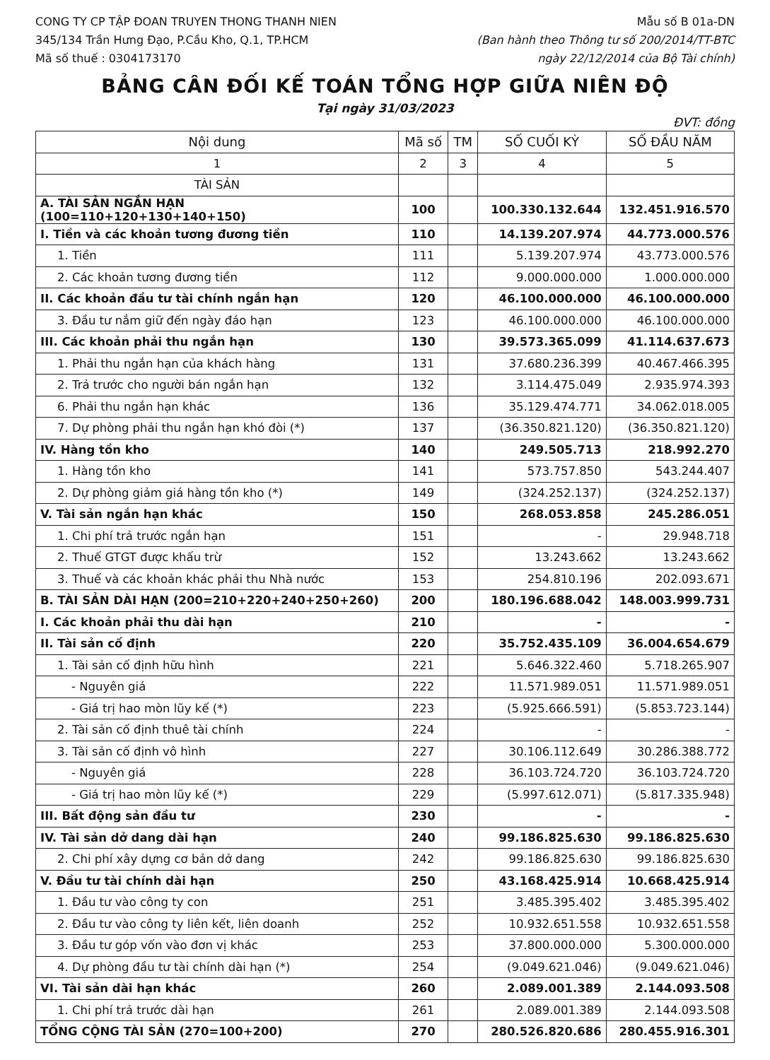CONG TY CP TẬP ĐOAN TRUYEN THONG THANH NIEN
345/134 Trần Hưng Đạo, P.Cầu Kho, Q.1, TP.HCM
Mã số thuế : 0304173170
Mẫu số B 01a-DN
(Ban hành theo Thông tư số 200/2014/TT-BTC
ngày 22/12/2014 của Bộ Tài chính)
BẢNG CÂN ĐỐI KẾ TOÁN TỔNG HỢP GIỮA NIÊN ĐỘ
Tại ngày 31/03/2023
ĐVT: đồng
| Nội dung | Mã số | TM | SỐ CUỐI KỲ | SỐ ĐẦU NĂM |
| --- | --- | --- | --- | --- |
| 1 | 2 | 3 | 4 | 5 |
| TÀI SẢN | | | | |
| A. TÀI SẢN NGẮN HẠN (100=110+120+130+140+150) | 100 | | 100.330.132.644 | 132.451.916.570 |
| I. Tiền và các khoản tương đương tiền | 110 | | 14.139.207.974 | 44.773.000.576 |
| 1. Tiền | 111 | | 5.139.207.974 | 43.773.000.576 |
| 2. Các khoản tương đương tiền | 112 | | 9.000.000.000 | 1.000.000.000 |
| II. Các khoản đầu tư tài chính ngắn hạn | 120 | | 46.100.000.000 | 46.100.000.000 |
| 3. Đầu tư nắm giữ đến ngày đáo hạn | 123 | | 46.100.000.000 | 46.100.000.000 |
| III. Các khoản phải thu ngắn hạn | 130 | | 39.573.365.099 | 41.114.637.673 |
| 1. Phải thu ngắn hạn của khách hàng | 131 | | 37.680.236.399 | 40.467.466.395 |
| 2. Trả trước cho người bán ngắn hạn | 132 | | 3.114.475.049 | 2.935.974.393 |
| 6. Phải thu ngắn hạn khác | 136 | | 35.129.474.771 | 34.062.018.005 |
| 7. Dự phòng phải thu ngắn hạn khó đòi (*) | 137 | | (36.350.821.120) | (36.350.821.120) |
| IV. Hàng tồn kho | 140 | | 249.505.713 | 218.992.270 |
| 1. Hàng tồn kho | 141 | | 573.757.850 | 543.244.407 |
| 2. Dự phòng giảm giá hàng tồn kho (*) | 149 | | (324.252.137) | (324.252.137) |
| V. Tài sản ngắn hạn khác | 150 | | 268.053.858 | 245.286.051 |
| 1. Chi phí trả trước ngắn hạn | 151 | | - | 29.948.718 |
| 2. Thuế GTGT được khấu trừ | 152 | | 13.243.662 | 13.243.662 |
| 3. Thuế và các khoản khác phải thu Nhà nước | 153 | | 254.810.196 | 202.093.671 |
| B. TÀI SẢN DÀI HẠN (200=210+220+240+250+260) | 200 | | 180.196.688.042 | 148.003.999.731 |
| I. Các khoản phải thu dài hạn | 210 | | - | - |
| II. Tài sản cố định | 220 | | 35.752.435.109 | 36.004.654.679 |
| 1. Tài sản cố định hữu hình | 221 | | 5.646.322.460 | 5.718.265.907 |
| - Nguyên giá | 222 | | 11.571.989.051 | 11.571.989.051 |
| - Giá trị hao mòn lũy kế (*) | 223 | | (5.925.666.591) | (5.853.723.144) |
| 2. Tài sản cố định thuê tài chính | 224 | | - | - |
| 3. Tài sản cố định vô hình | 227 | | 30.106.112.649 | 30.286.388.772 |
| - Nguyên giá | 228 | | 36.103.724.720 | 36.103.724.720 |
| - Giá trị hao mòn lũy kế (*) | 229 | | (5.997.612.071) | (5.817.335.948) |
| III. Bất động sản đầu tư | 230 | | - | - |
| IV. Tài sản dở dang dài hạn | 240 | | 99.186.825.630 | 99.186.825.630 |
| 2. Chi phí xây dựng cơ bản dở dang | 242 | | 99.186.825.630 | 99.186.825.630 |
| V. Đầu tư tài chính dài hạn | 250 | | 43.168.425.914 | 10.668.425.914 |
| 1. Đầu tư vào công ty con | 251 | | 3.485.395.402 | 3.485.395.402 |
| 2. Đầu tư vào công ty liên kết, liên doanh | 252 | | 10.932.651.558 | 10.932.651.558 |
| 3. Đầu tư góp vốn vào đơn vị khác | 253 | | 37.800.000.000 | 5.300.000.000 |
| 4. Dự phòng đầu tư tài chính dài hạn (*) | 254 | | (9.049.621.046) | (9.049.621.046) |
| VI. Tài sản dài hạn khác | 260 | | 2.089.001.389 | 2.144.093.508 |
| 1. Chi phí trả trước dài hạn | 261 | | 2.089.001.389 | 2.144.093.508 |
| TỔNG CỘNG TÀI SẢN (270=100+200) | 270 | | 280.526.820.686 | 280.455.916.301 |